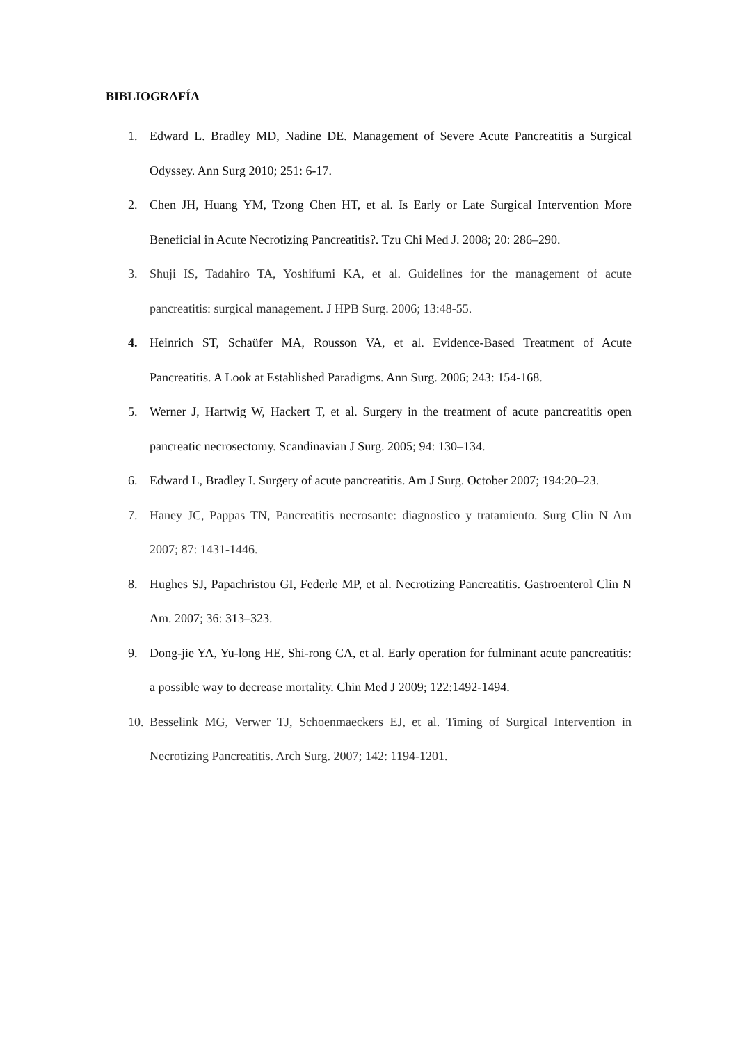BIBLIOGRAFÍA
1. Edward L. Bradley MD, Nadine DE. Management of Severe Acute Pancreatitis a Surgical Odyssey. Ann Surg 2010; 251: 6-17.
2. Chen JH, Huang YM, Tzong Chen HT, et al. Is Early or Late Surgical Intervention More Beneficial in Acute Necrotizing Pancreatitis?. Tzu Chi Med J. 2008; 20: 286–290.
3. Shuji IS, Tadahiro TA, Yoshifumi KA, et al. Guidelines for the management of acute pancreatitis: surgical management. J HPB Surg. 2006; 13:48-55.
4. Heinrich ST, Schaüfer MA, Rousson VA, et al. Evidence-Based Treatment of Acute Pancreatitis. A Look at Established Paradigms. Ann Surg. 2006; 243: 154-168.
5. Werner J, Hartwig W, Hackert T, et al. Surgery in the treatment of acute pancreatitis open pancreatic necrosectomy. Scandinavian J Surg. 2005; 94: 130–134.
6. Edward L, Bradley I. Surgery of acute pancreatitis. Am J Surg. October 2007; 194:20–23.
7. Haney JC, Pappas TN, Pancreatitis necrosante: diagnostico y tratamiento. Surg Clin N Am 2007; 87: 1431-1446.
8. Hughes SJ, Papachristou GI, Federle MP, et al. Necrotizing Pancreatitis. Gastroenterol Clin N Am. 2007; 36: 313–323.
9. Dong-jie YA, Yu-long HE, Shi-rong CA, et al. Early operation for fulminant acute pancreatitis: a possible way to decrease mortality. Chin Med J 2009; 122:1492-1494.
10. Besselink MG, Verwer TJ, Schoenmaeckers EJ, et al. Timing of Surgical Intervention in Necrotizing Pancreatitis. Arch Surg. 2007; 142: 1194-1201.